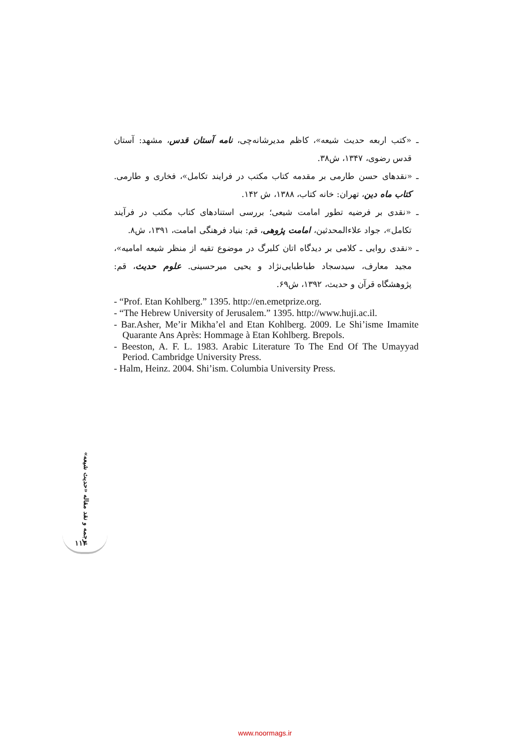ـ «کتب اربعه حدیث شیعه»، کاظم مدیرشانه‌چی، نامه آستان قدس، مشهد: آستان قدس رضوی، ۱۳۴۷، ش۳۸.
ـ «نقدهای حسن طارمی بر مقدمه کتاب مکتب در فرایند تکامل»، فخاری و طارمی. کتاب ماه دین، تهران: خانه کتاب، ۱۳۸۸، ش ۱۴۲.
ـ «نقدی بر فرضیه تطور امامت شیعی؛ بررسی استنادهای کتاب مکتب در فرآیند تکامل»، جواد علاءالمحدثین، امامت پژوهی، قم: بنیاد فرهنگی امامت، ۱۳۹۱، ش۸.
ـ «نقدی روایی ـ کلامی بر دیدگاه اتان کلبرگ در موضوع تقیه از منظر شیعه امامیه»، مجید معارف، سیدسجاد طباطبایی‌نژاد و یحیی میرحسینی. علوم حدیث، قم: پژوهشگاه قرآن و حدیث، ۱۳۹۲، ش۶۹.
- “Prof. Etan Kohlberg.” 1395. http://en.emetprize.org.
- “The Hebrew University of Jerusalem.” 1395. http://www.huji.ac.il.
- Bar.Asher, Me’ir Mikha’el and Etan Kohlberg. 2009. Le Shi’isme Imamite Quarante Ans Après: Hommage à Etan Kohlberg. Brepols.
- Beeston, A. F. L. 1983. Arabic Literature To The End Of The Umayyad Period. Cambridge University Press.
- Halm, Heinz. 2004. Shi’ism. Columbia University Press.
ترجمه و نقد مقاله «حدیث شیعه»
۱۱۳
www.noormags.ir